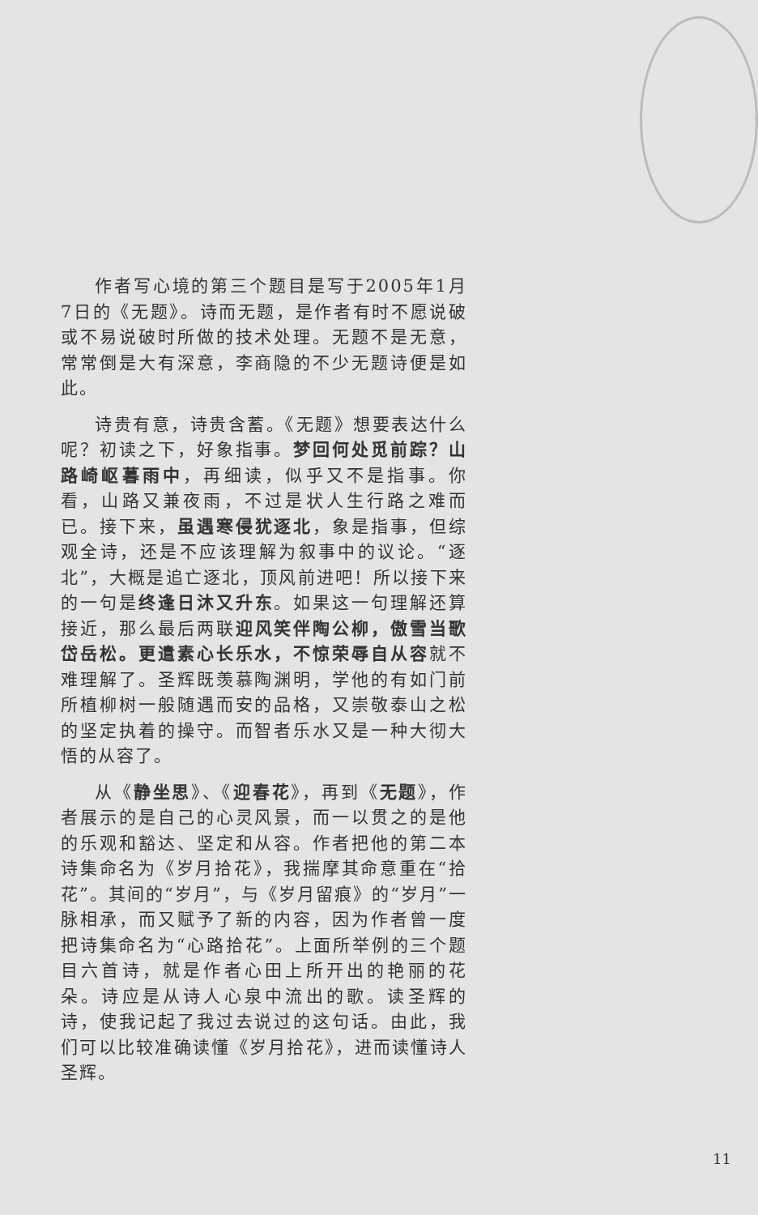作者写心境的第三个题目是写于2005年1月7日的《无题》。诗而无题，是作者有时不愿说破或不易说破时所做的技术处理。无题不是无意，常常倒是大有深意，李商隐的不少无题诗便是如此。
诗贵有意，诗贵含蓄。《无题》想要表达什么呢？初读之下，好象指事。梦回何处觅前踪？山路崎岖暮雨中，再细读，似乎又不是指事。你看，山路又兼夜雨，不过是状人生行路之难而已。接下来，虽遇寒侵犹逐北，象是指事，但综观全诗，还是不应该理解为叙事中的议论。“逐北”，大概是追亡逐北，顶风前进吧！所以接下来的一句是终逢日沐又升东。如果这一句理解还算接近，那么最后两联迎风笑伴陶公柳，傲雪当歌岱岳松。更遣素心长乐水，不惊荣辱自从容就不难理解了。圣辉既羡慕陶渊明，学他的有如门前所植柳树一般随遇而安的品格，又崇敬泰山之松的坚定执着的操守。而智者乐水又是一种大彻大悟的从容了。
从《静坐思》、《迎春花》，再到《无题》，作者展示的是自己的心灵风景，而一以贯之的是他的乐观和豁达、坚定和从容。作者把他的第二本诗集命名为《岁月拾花》，我揣摩其命意重在“拾花”。其间的“岁月”，与《岁月留痕》的“岁月”一脉相承，而又赋予了新的内容，因为作者曾一度把诗集命名为“心路拾花”。上面所举例的三个题目六首诗，就是作者心田上所开出的艳丽的花朵。诗应是从诗人心泉中流出的歌。读圣辉的诗，使我记起了我过去说过的这句话。由此，我们可以比较准确读懂《岁月拾花》，进而读懂诗人圣辉。
11